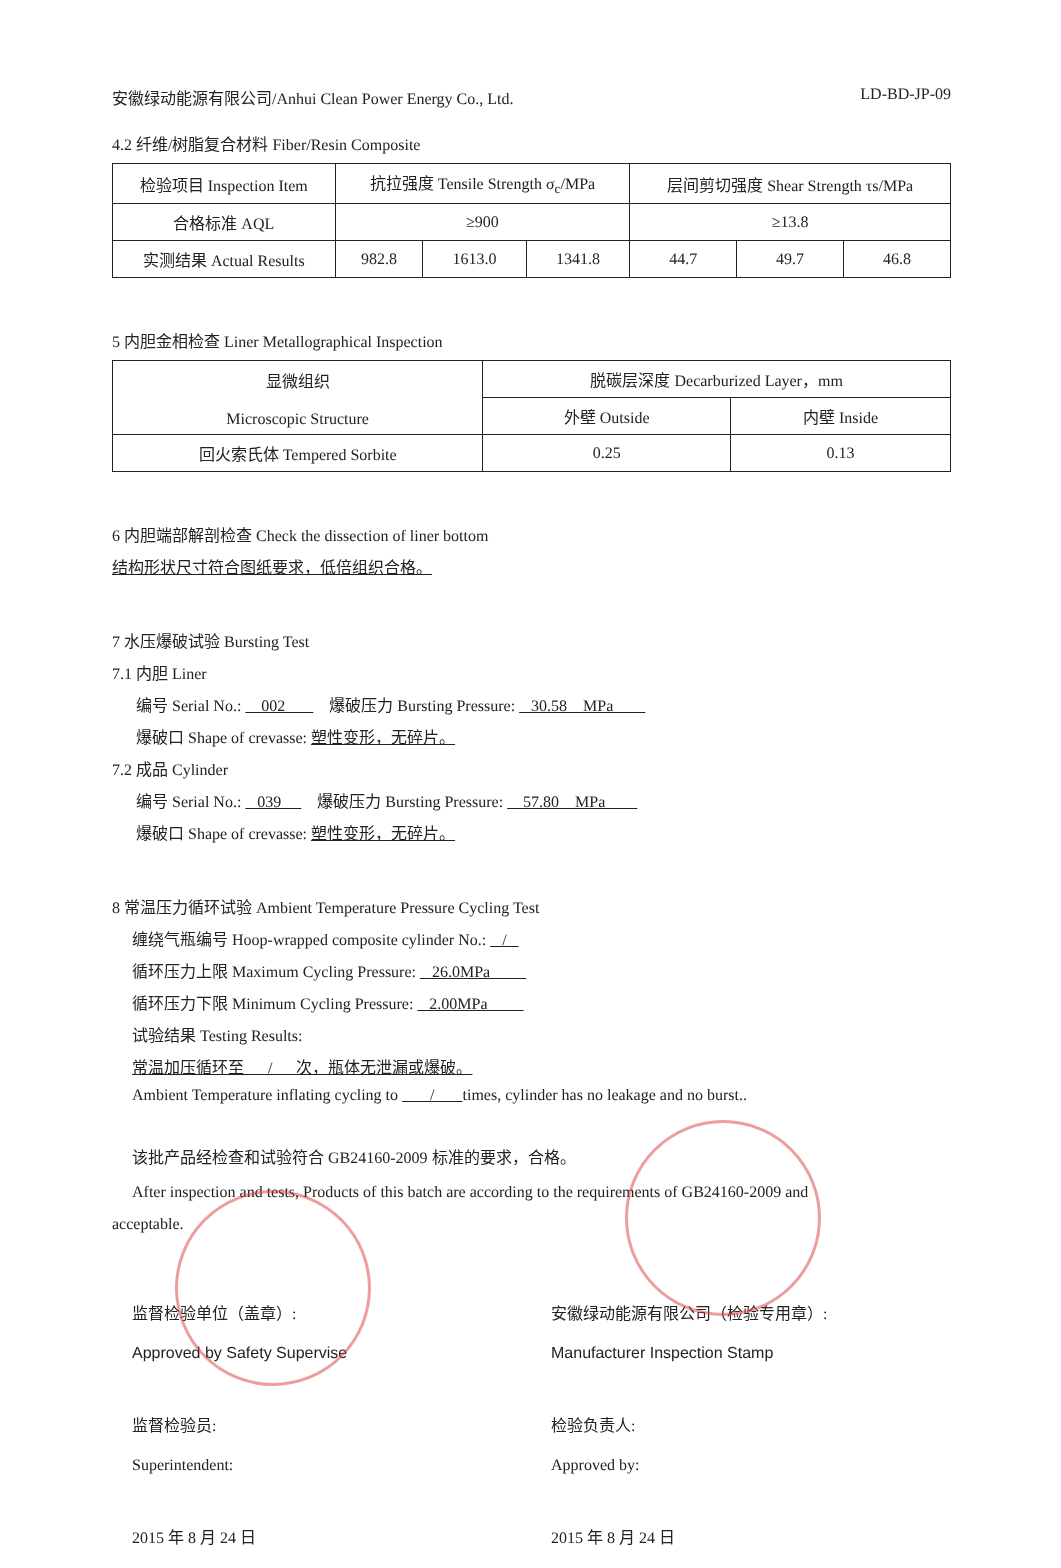安徽绿动能源有限公司/Anhui Clean Power Energy Co., Ltd. LD-BD-JP-09
4.2 纤维/树脂复合材料 Fiber/Resin Composite
| 检验项目 Inspection Item | 抗拉强度 Tensile Strength σ<sub>c</sub>/MPa | | | 层间剪切强度 Shear Strength τs/MPa | | |
| 合格标准 AQL | ≥900 | | | ≥13.8 | | |
| 实测结果 Actual Results | 982.8 | 1613.0 | 1341.8 | 44.7 | 49.7 | 46.8 |
5 内胆金相检查 Liner Metallographical Inspection
| 显微组织 Microscopic Structure | 脱碳层深度 Decarburized Layer，mm | |
| | 外壁 Outside | 内壁 Inside |
| 回火索氏体 Tempered Sorbite | 0.25 | 0.13 |
6 内胆端部解剖检查 Check the dissection of liner bottom
结构形状尺寸符合图纸要求，低倍组织合格。
7 水压爆破试验 Bursting Test
7.1 内胆 Liner
编号 Serial No.: 002 爆破压力 Bursting Pressure: 30.58 MPa
爆破口 Shape of crevasse: 塑性变形，无碎片。
7.2 成品 Cylinder
编号 Serial No.: 039 爆破压力 Bursting Pressure: 57.80 MPa
爆破口 Shape of crevasse: 塑性变形，无碎片。
8 常温压力循环试验 Ambient Temperature Pressure Cycling Test
缠绕气瓶编号 Hoop-wrapped composite cylinder No.: /
循环压力上限 Maximum Cycling Pressure: 26.0MPa
循环压力下限 Minimum Cycling Pressure: 2.00MPa
试验结果 Testing Results:
常温加压循环至 / 次，瓶体无泄漏或爆破。
Ambient Temperature inflating cycling to / times, cylinder has no leakage and no burst..
该批产品经检查和试验符合 GB24160-2009 标准的要求，合格。
After inspection and tests, Products of this batch are according to the requirements of GB24160-2009 and
acceptable.
监督检验单位（盖章）:
Approved by Safety Supervise
监督检验员:
Superintendent:
2015 年 8 月 24 日
安徽绿动能源有限公司（检验专用章）:
Manufacturer Inspection Stamp
检验负责人:
Approved by:
2015 年 8 月 24 日